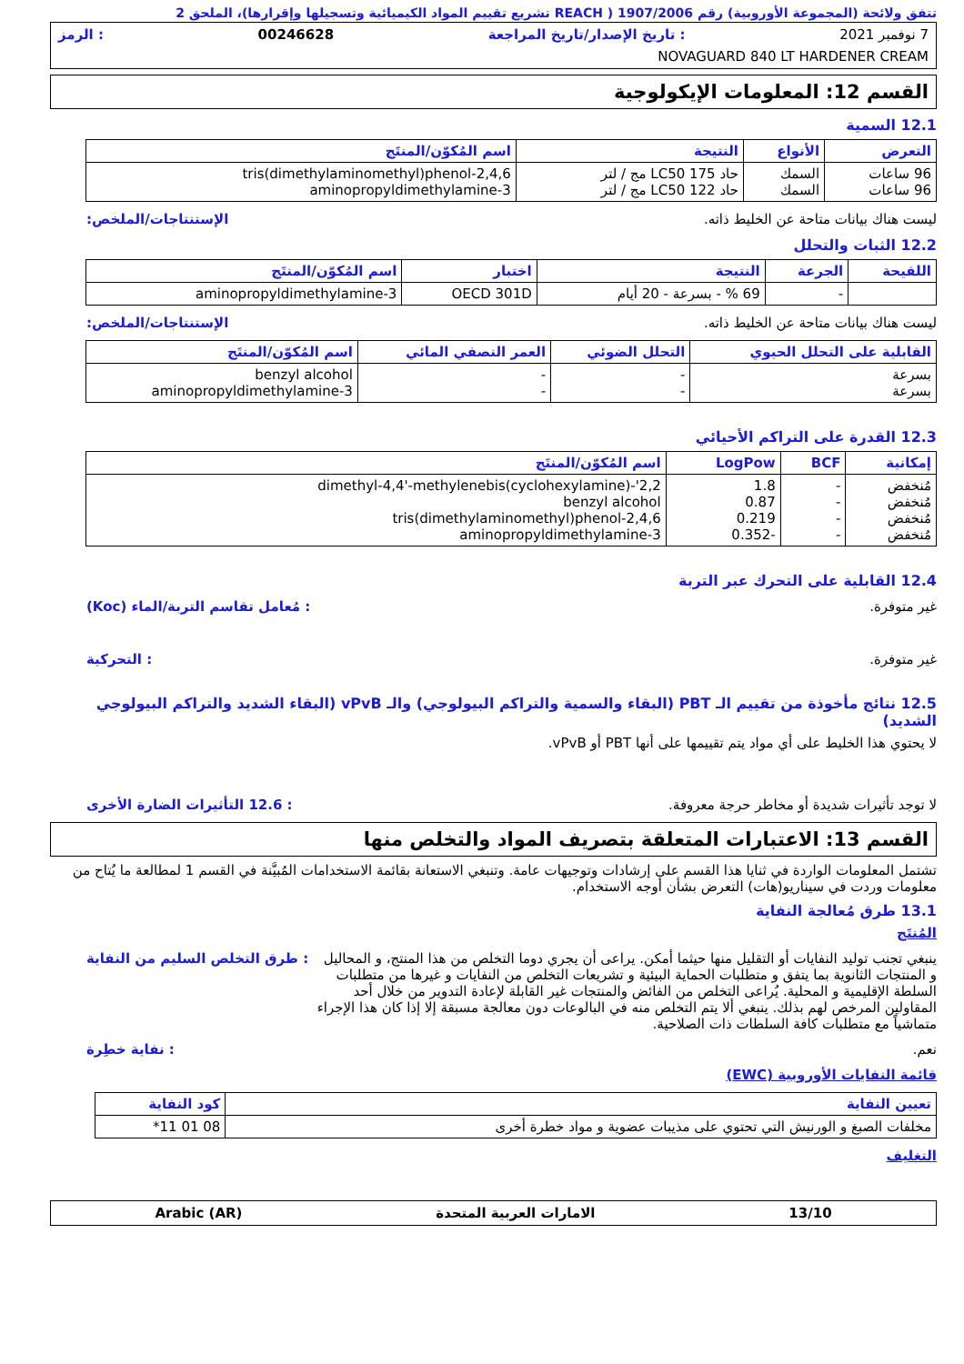تتفق ولائحة (المجموعة الأوروبية) رقم 1907/2006 ( REACH تشريع تقييم المواد الكيميائية وتسجيلها وإقرارها)، الملحق 2
7 نوفمبر 2021: تاريخ الإصدار/تاريخ المراجعة 00246628: الرمز
NOVAGUARD 840 LT HARDENER CREAM
القسم 12: المعلومات الإيكولوجية
12.1 السمية
| التعرض | الأنواع | النتيجة | اسم المُكوّن/المنتَج |
| --- | --- | --- | --- |
| 96 ساعات 96 ساعات | السمك السمك | حاد LC50 175 مج / لتر حاد LC50 122 مج / لتر | 2,4,6-tris(dimethylaminomethyl)phenol 3-aminopropyldimethylamine |
ليست هناك بيانات متاحة عن الخليط ذاته. الإستنتاجات/الملخص:
12.2 الثبات والتحلل
| اللقيحة | الجرعة | النتيجة | اختبار | اسم المُكوّن/المنتَج |
| --- | --- | --- | --- | --- |
| | - | 69 % - بسرعة - 20 أيام | OECD 301D | 3-aminopropyldimethylamine |
ليست هناك بيانات متاحة عن الخليط ذاته. الإستنتاجات/الملخص:
| القابلية على التحلل الحيوي | التحلل الضوئي | العمر النصفي المائي | اسم المُكوّن/المنتَج |
| --- | --- | --- | --- |
| بسرعة بسرعة | - - | - - | benzyl alcohol 3-aminopropyldimethylamine |
12.3 القدرة على التراكم الأحيائي
| إمكانية | BCF | LogPow | اسم المُكوّن/المنتَج |
| --- | --- | --- | --- |
| مُنخفض مُنخفض مُنخفض مُنخفض | - - - - | 1.8 0.87 0.219 -0.352 | 2,2'-dimethyl-4,4'-methylenebis(cyclohexylamine) benzyl alcohol 2,4,6-tris(dimethylaminomethyl)phenol 3-aminopropyldimethylamine |
12.4 القابلية على التحرك عبر التربة
غير متوفرة.: مُعامل تقاسم التربة/الماء (Koc)
غير متوفرة.: التحركية
12.5 نتائج مأخوذة من تقييم الـ PBT (البقاء والسمية والتراكم البيولوجي) والـ vPvB (البقاء الشديد والتراكم البيولوجي الشديد)
لا يحتوي هذا الخليط على أي مواد يتم تقييمها على أنها PBT أو vPvB.
لا توجد تأثيرات شديدة أو مخاطر حرجة معروفة.: 12.6 التأثيرات الضارة الأخرى
القسم 13: الاعتبارات المتعلقة بتصريف المواد والتخلص منها
تشتمل المعلومات الواردة في ثنايا هذا القسم على إرشادات وتوجيهات عامة. وتنبغي الاستعانة بقائمة الاستخدامات المُبيَّنة في القسم 1 لمطالعة ما يُتاح من معلومات وردت في سيناريو(هات) التعرض بشأن أوجه الاستخدام.
13.1 طرق مُعالجة النفاية
المُنتَج
ينبغي تجنب توليد النفايات أو التقليل منها حيثما أمكن. يراعى أن يجري دوما التخلص من هذا المنتج، و المحاليل و المنتجات الثانوية بما يتفق و متطلبات الحماية البيئية و تشريعات التخلص من النفايات و غيرها من متطلبات السلطة الإقليمية و المحلية. يُراعى التخلص من الفائض والمنتجات غير القابلة لإعادة التدوير من خلال أحد المقاولين المرخص لهم بذلك. ينبغي ألا يتم التخلص منه في البالوعات دون معالجة مسبقة إلا إذا كان هذا الإجراء متماشياً مع متطلبات كافة السلطات ذات الصلاحية.: طرق التخلص السليم من النفاية
نعم.: نفاية خطِرة
قائمة النفايات الأوروبية (EWC)
| تعيين النفاية | كود النفاية |
| --- | --- |
| مخلفات الصبغ و الورنيش التي تحتوي على مذيبات عضوية و مواد خطرة أخرى | 08 01 11* |
التغليف
13/10 الامارات العربية المتحدة Arabic (AR)